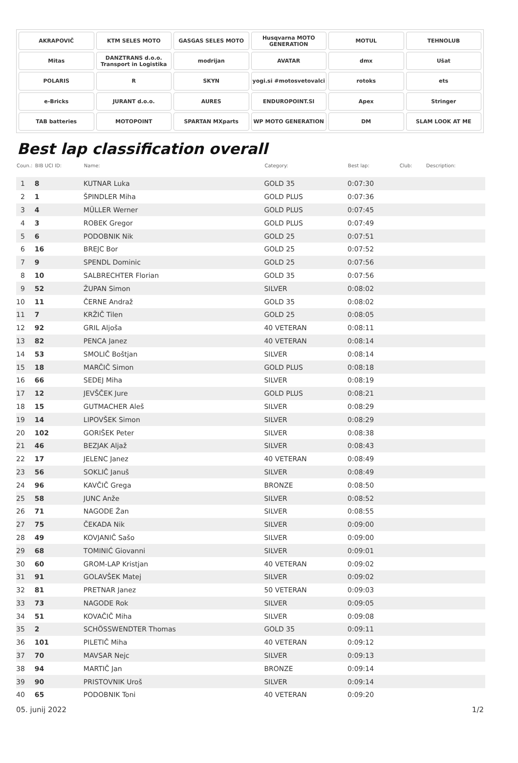AKRAPOVIČ
KTM SELES MOTO
GASGAS SELES MOTO
Husqvarna MOTO GENERATION
MOTUL
TEHNOLUB
Mitas
DANZTRANS d.o.o. Transport in Logistika
modrijan
AVATAR
dmx
Ušat
POLARIS
R
SKYN
yogi.si #motosvetovalci
rotoks
ets
e-Bricks
JURANT d.o.o.
AURES
ENDUROPOINT.SI
Apex
Stringer
TAB batteries
MOTOPOINT
SPARTAN MXparts
WP MOTO GENERATION
DM
SLAM LOOK AT ME
Best lap classification overall
| Coun.: | BIB UCI ID: | Name: | Category: | Best lap: | Club: | Description: |
| --- | --- | --- | --- | --- | --- | --- |
| 1 | 8 | KUTNAR Luka | GOLD 35 | 0:07:30 | | |
| 2 | 1 | ŠPINDLER Miha | GOLD PLUS | 0:07:36 | | |
| 3 | 4 | MÜLLER Werner | GOLD PLUS | 0:07:45 | | |
| 4 | 3 | ROBEK Gregor | GOLD PLUS | 0:07:49 | | |
| 5 | 6 | PODOBNIK Nik | GOLD 25 | 0:07:51 | | |
| 6 | 16 | BREJC Bor | GOLD 25 | 0:07:52 | | |
| 7 | 9 | SPENDL Dominic | GOLD 25 | 0:07:56 | | |
| 8 | 10 | SALBRECHTER Florian | GOLD 35 | 0:07:56 | | |
| 9 | 52 | ŽUPAN Simon | SILVER | 0:08:02 | | |
| 10 | 11 | ČERNE Andraž | GOLD 35 | 0:08:02 | | |
| 11 | 7 | KRŽIČ Tilen | GOLD 25 | 0:08:05 | | |
| 12 | 92 | GRIL Aljoša | 40 VETERAN | 0:08:11 | | |
| 13 | 82 | PENCA Janez | 40 VETERAN | 0:08:14 | | |
| 14 | 53 | SMOLIČ Boštjan | SILVER | 0:08:14 | | |
| 15 | 18 | MARČIČ Simon | GOLD PLUS | 0:08:18 | | |
| 16 | 66 | SEDEJ Miha | SILVER | 0:08:19 | | |
| 17 | 12 | JEVŠČEK Jure | GOLD PLUS | 0:08:21 | | |
| 18 | 15 | GUTMACHER Aleš | SILVER | 0:08:29 | | |
| 19 | 14 | LIPOVŠEK Simon | SILVER | 0:08:29 | | |
| 20 | 102 | GORIŠEK Peter | SILVER | 0:08:38 | | |
| 21 | 46 | BEZJAK Aljaž | SILVER | 0:08:43 | | |
| 22 | 17 | JELENC Janez | 40 VETERAN | 0:08:49 | | |
| 23 | 56 | SOKLIČ Januš | SILVER | 0:08:49 | | |
| 24 | 96 | KAVČIČ Grega | BRONZE | 0:08:50 | | |
| 25 | 58 | JUNC Anže | SILVER | 0:08:52 | | |
| 26 | 71 | NAGODE Žan | SILVER | 0:08:55 | | |
| 27 | 75 | ČEKADA Nik | SILVER | 0:09:00 | | |
| 28 | 49 | KOVJANIČ Sašo | SILVER | 0:09:00 | | |
| 29 | 68 | TOMINIĆ Giovanni | SILVER | 0:09:01 | | |
| 30 | 60 | GROM-LAP Kristjan | 40 VETERAN | 0:09:02 | | |
| 31 | 91 | GOLAVŠEK Matej | SILVER | 0:09:02 | | |
| 32 | 81 | PRETNAR Janez | 50 VETERAN | 0:09:03 | | |
| 33 | 73 | NAGODE Rok | SILVER | 0:09:05 | | |
| 34 | 51 | KOVAČIČ Miha | SILVER | 0:09:08 | | |
| 35 | 2 | SCHÖSSWENDTER Thomas | GOLD 35 | 0:09:11 | | |
| 36 | 101 | PILETIČ Miha | 40 VETERAN | 0:09:12 | | |
| 37 | 70 | MAVSAR Nejc | SILVER | 0:09:13 | | |
| 38 | 94 | MARTIČ Jan | BRONZE | 0:09:14 | | |
| 39 | 90 | PRISTOVNIK Uroš | SILVER | 0:09:14 | | |
| 40 | 65 | PODOBNIK Toni | 40 VETERAN | 0:09:20 | | |
05. junij 2022 1/2